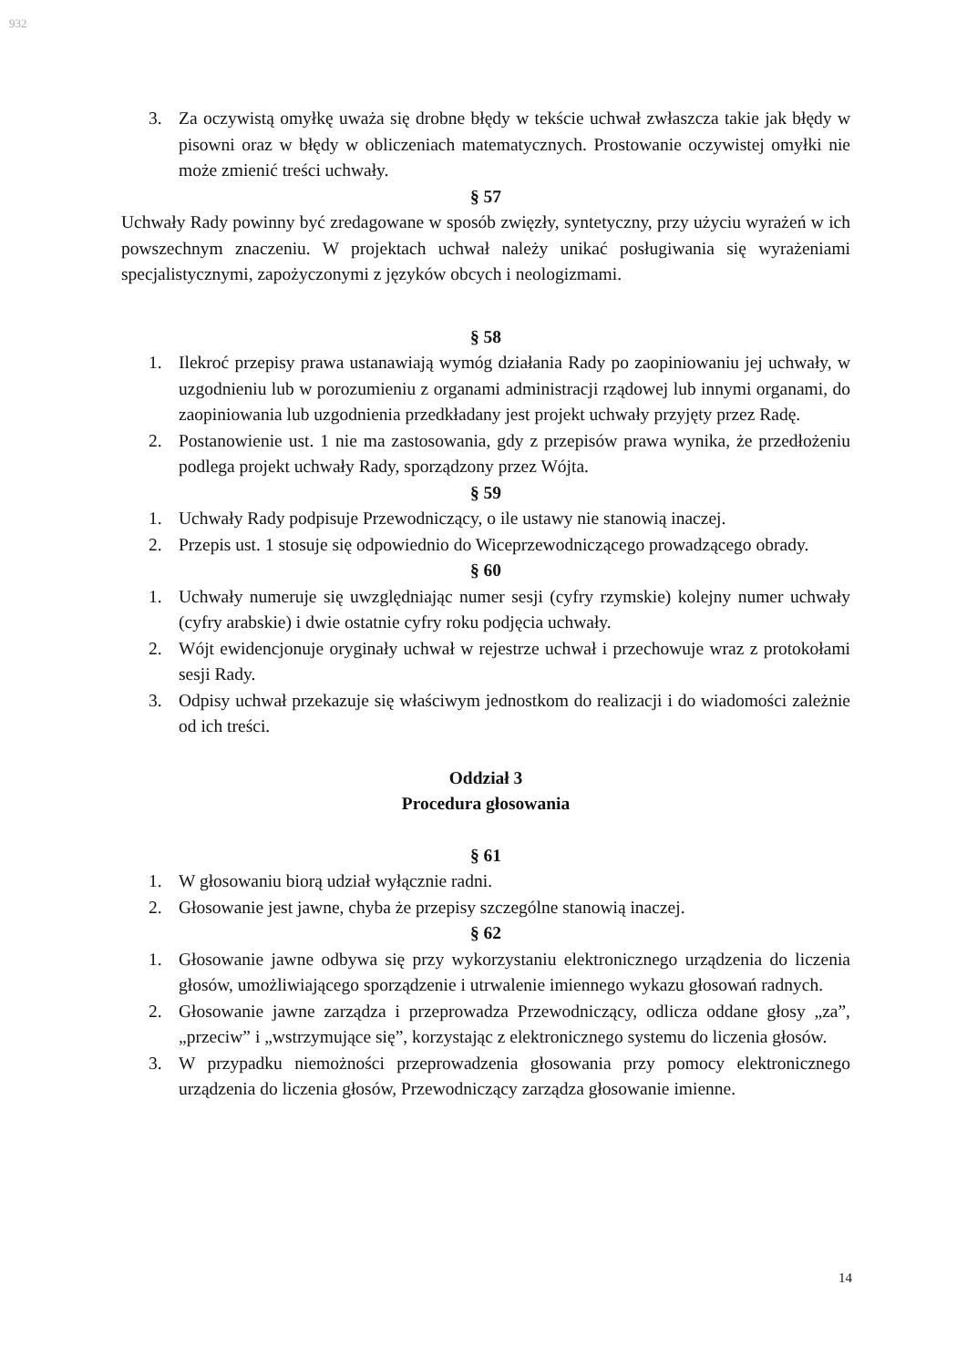932
3. Za oczywistą omyłkę uważa się drobne błędy w tekście uchwał zwłaszcza takie jak błędy w pisowni oraz w błędy w obliczeniach matematycznych. Prostowanie oczywistej omyłki nie może zmienić treści uchwały.
§ 57
Uchwały Rady powinny być zredagowane w sposób zwięzły, syntetyczny, przy użyciu wyrażeń w ich powszechnym znaczeniu. W projektach uchwał należy unikać posługiwania się wyrażeniami specjalistycznymi, zapożyczonymi z języków obcych i neologizmami.
§ 58
1. Ilekroć przepisy prawa ustanawiają wymóg działania Rady po zaopiniowaniu jej uchwały, w uzgodnieniu lub w porozumieniu z organami administracji rządowej lub innymi organami, do zaopiniowania lub uzgodnienia przedkładany jest projekt uchwały przyjęty przez Radę.
2. Postanowienie ust. 1 nie ma zastosowania, gdy z przepisów prawa wynika, że przedłożeniu podlega projekt uchwały Rady, sporządzony przez Wójta.
§ 59
1. Uchwały Rady podpisuje Przewodniczący, o ile ustawy nie stanowią inaczej.
2. Przepis ust. 1 stosuje się odpowiednio do Wiceprzewodniczącego prowadzącego obrady.
§ 60
1. Uchwały numeruje się uwzględniając numer sesji (cyfry rzymskie) kolejny numer uchwały (cyfry arabskie) i dwie ostatnie cyfry roku podjęcia uchwały.
2. Wójt ewidencjonuje oryginały uchwał w rejestrze uchwał i przechowuje wraz z protokołami sesji Rady.
3. Odpisy uchwał przekazuje się właściwym jednostkom do realizacji i do wiadomości zależnie od ich treści.
Oddział 3
Procedura głosowania
§ 61
1. W głosowaniu biorą udział wyłącznie radni.
2. Głosowanie jest jawne, chyba że przepisy szczególne stanowią inaczej.
§ 62
1. Głosowanie jawne odbywa się przy wykorzystaniu elektronicznego urządzenia do liczenia głosów, umożliwiającego sporządzenie i utrwalenie imiennego wykazu głosowań radnych.
2. Głosowanie jawne zarządza i przeprowadza Przewodniczący, odlicza oddane głosy „za”, „przeciw” i „wstrzymujące się”, korzystając z elektronicznego systemu do liczenia głosów.
3. W przypadku niemożności przeprowadzenia głosowania przy pomocy elektronicznego urządzenia do liczenia głosów, Przewodniczący zarządza głosowanie imienne.
14